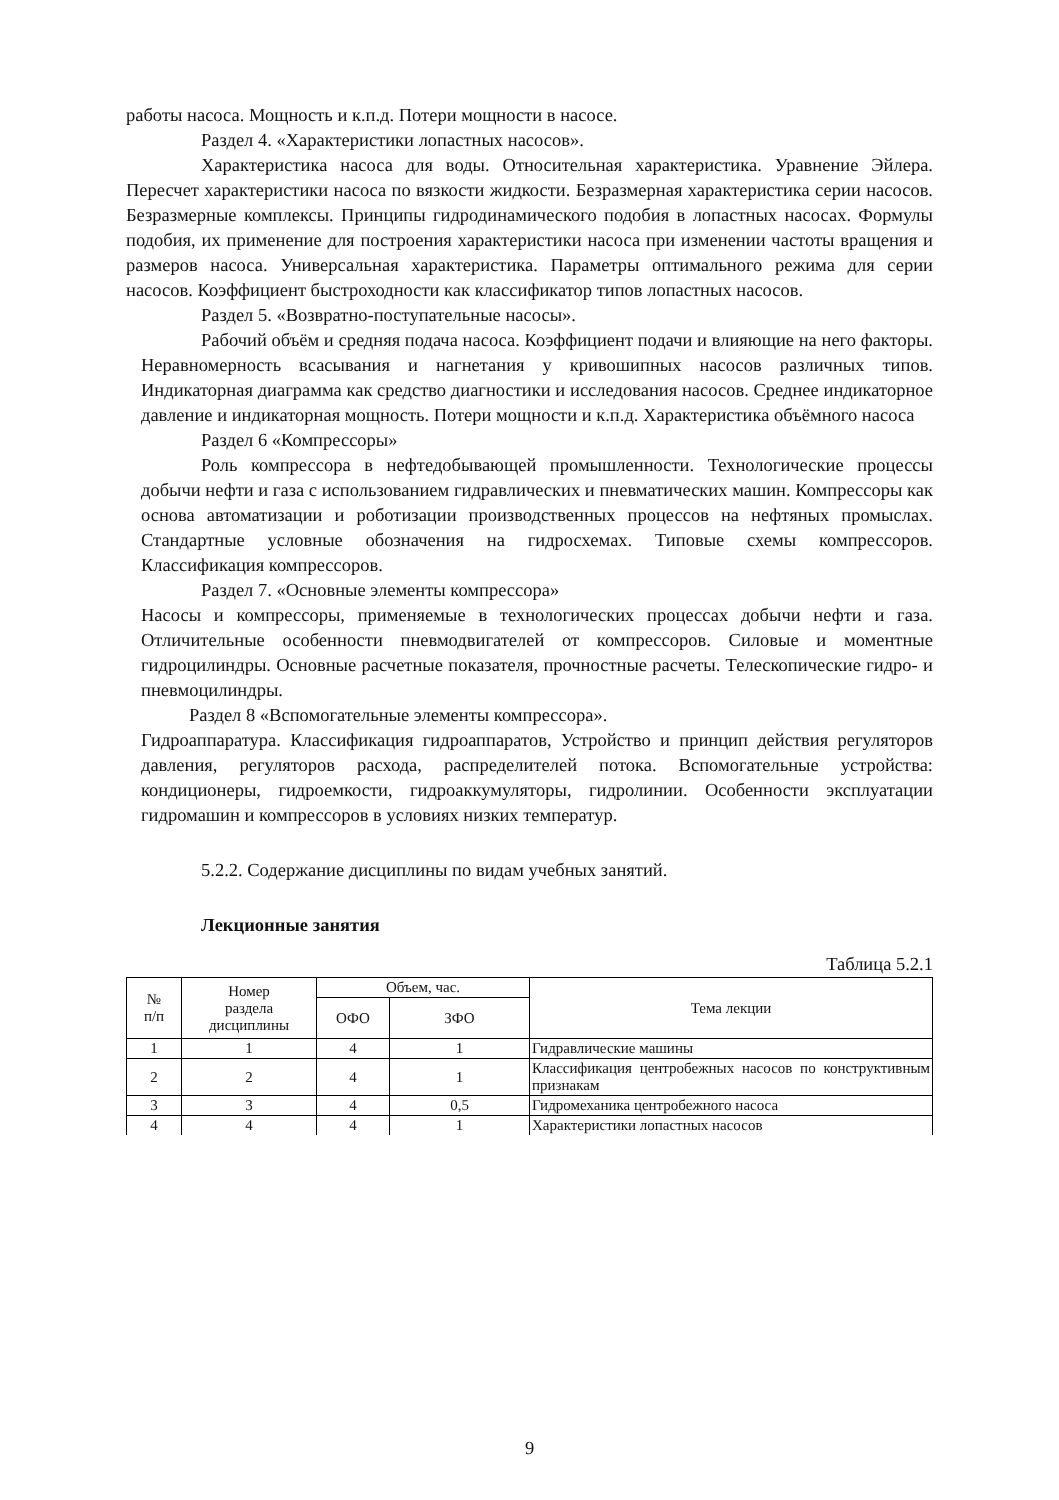работы насоса. Мощность и к.п.д. Потери мощности в насосе.
Раздел 4. «Характеристики лопастных насосов».
Характеристика насоса для воды. Относительная характеристика. Уравнение Эйлера. Пересчет характеристики насоса по вязкости жидкости. Безразмерная характеристика серии насосов. Безразмерные комплексы. Принципы гидродинамического подобия в лопастных насосах. Формулы подобия, их применение для построения характеристики насоса при изменении частоты вращения и размеров насоса. Универсальная характеристика. Параметры оптимального режима для серии насосов. Коэффициент быстроходности как классификатор типов лопастных насосов.
Раздел 5. «Возвратно-поступательные насосы».
Рабочий объём и средняя подача насоса. Коэффициент подачи и влияющие на него факторы. Неравномерность всасывания и нагнетания у кривошипных насосов различных типов. Индикаторная диаграмма как средство диагностики и исследования насосов. Среднее индикаторное давление и индикаторная мощность. Потери мощности и к.п.д. Характеристика объёмного насоса
Раздел 6 «Компрессоры»
Роль компрессора в нефтедобывающей промышленности. Технологические процессы добычи нефти и газа с использованием гидравлических и пневматических машин. Компрессоры как основа автоматизации и роботизации производственных процессов на нефтяных промыслах. Стандартные условные обозначения на гидросхемах. Типовые схемы компрессоров. Классификация компрессоров.
Раздел 7. «Основные элементы компрессора»
Насосы и компрессоры, применяемые в технологических процессах добычи нефти и газа. Отличительные особенности пневмодвигателей от компрессоров. Силовые и моментные гидроцилиндры. Основные расчетные показателя, прочностные расчеты. Телескопические гидро- и пневмоцилиндры.
Раздел 8 «Вспомогательные элементы компрессора».
Гидроаппаратура. Классификация гидроаппаратов, Устройство и принцип действия регуляторов давления, регуляторов расхода, распределителей потока. Вспомогательные устройства: кондиционеры, гидроемкости, гидроаккумуляторы, гидролинии. Особенности эксплуатации гидромашин и компрессоров в условиях низких температур.
5.2.2. Содержание дисциплины по видам учебных занятий.
Лекционные занятия
Таблица 5.2.1
| № п/п | Номер раздела дисциплины | Объем, час. | | Тема лекции |
| --- | --- | --- | --- | --- |
| | | ОФО | ЗФО | |
| 1 | 1 | 4 | 1 | Гидравлические машины |
| 2 | 2 | 4 | 1 | Классификация центробежных насосов по конструктивным признакам |
| 3 | 3 | 4 | 0,5 | Гидромеханика центробежного насоса |
| 4 | 4 | 4 | 1 | Характеристики лопастных насосов |
9